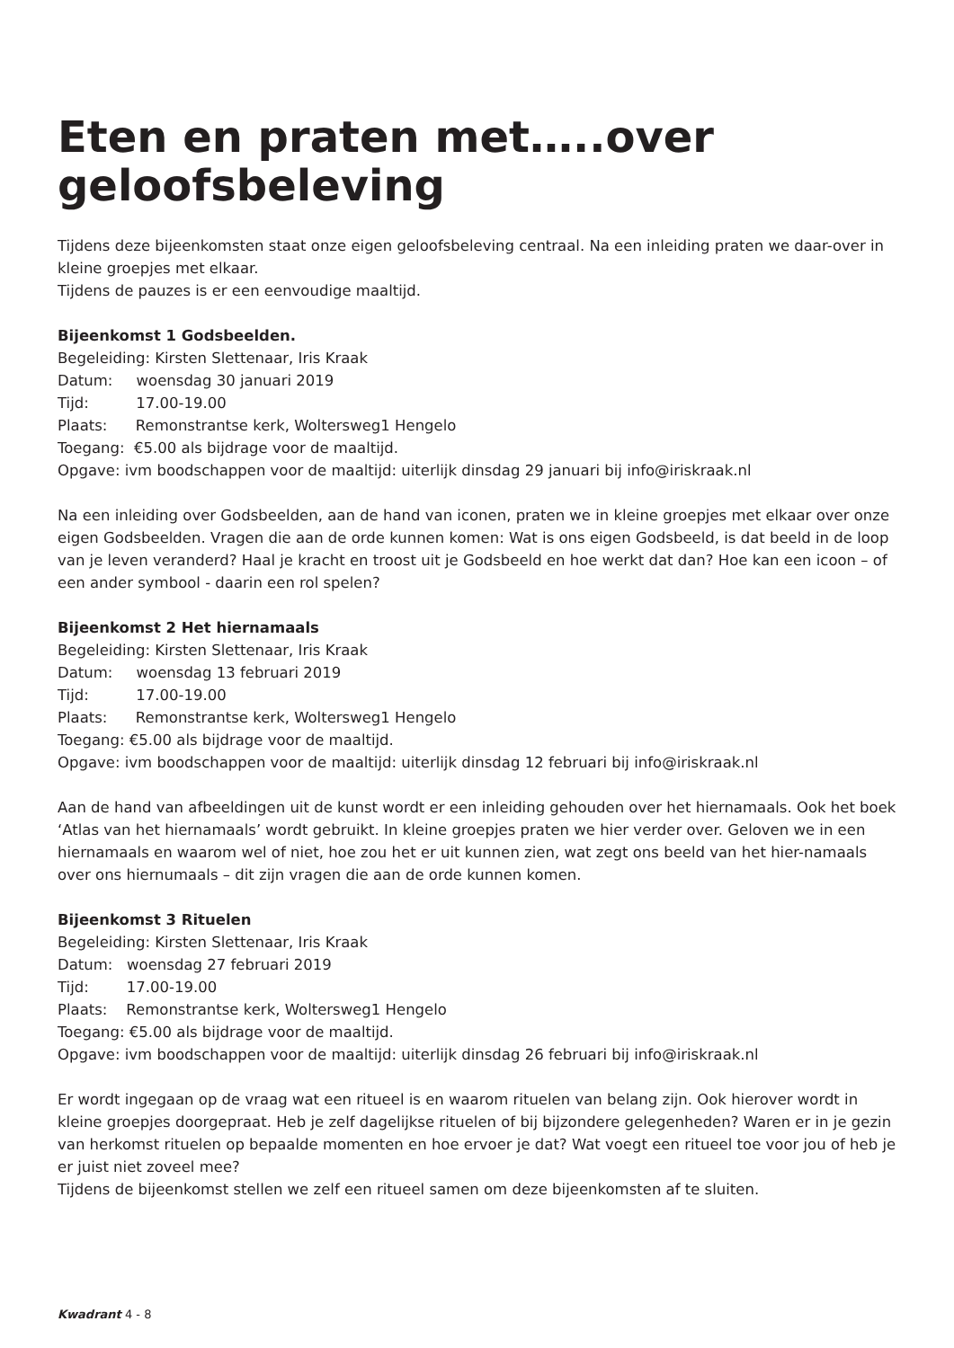Eten en praten met…..over geloofsbeleving
Tijdens deze bijeenkomsten staat onze eigen geloofsbeleving centraal. Na een inleiding praten we daar-over in kleine groepjes met elkaar.
Tijdens de pauzes is er een eenvoudige maaltijd.
Bijeenkomst 1 Godsbeelden.
Begeleiding: Kirsten Slettenaar, Iris Kraak
Datum: woensdag 30 januari 2019
Tijd: 17.00-19.00
Plaats: Remonstrantse kerk, Woltersweg1 Hengelo
Toegang: €5.00 als bijdrage voor de maaltijd.
Opgave: ivm boodschappen voor de maaltijd: uiterlijk dinsdag 29 januari bij info@iriskraak.nl
Na een inleiding over Godsbeelden, aan de hand van iconen, praten we in kleine groepjes met elkaar over onze eigen Godsbeelden. Vragen die aan de orde kunnen komen: Wat is ons eigen Godsbeeld, is dat beeld in de loop van je leven veranderd? Haal je kracht en troost uit je Godsbeeld en hoe werkt dat dan? Hoe kan een icoon – of een ander symbool - daarin een rol spelen?
Bijeenkomst 2 Het hiernamaals
Begeleiding: Kirsten Slettenaar, Iris Kraak
Datum: woensdag 13 februari 2019
Tijd: 17.00-19.00
Plaats: Remonstrantse kerk, Woltersweg1 Hengelo
Toegang: €5.00 als bijdrage voor de maaltijd.
Opgave: ivm boodschappen voor de maaltijd: uiterlijk dinsdag 12 februari bij info@iriskraak.nl
Aan de hand van afbeeldingen uit de kunst wordt er een inleiding gehouden over het hiernamaals. Ook het boek ‘Atlas van het hiernamaals’ wordt gebruikt. In kleine groepjes praten we hier verder over. Geloven we in een hiernamaals en waarom wel of niet, hoe zou het er uit kunnen zien, wat zegt ons beeld van het hier-namaals over ons hiernumaals – dit zijn vragen die aan de orde kunnen komen.
Bijeenkomst 3 Rituelen
Begeleiding: Kirsten Slettenaar, Iris Kraak
Datum: woensdag 27 februari 2019
Tijd: 17.00-19.00
Plaats: Remonstrantse kerk, Woltersweg1 Hengelo
Toegang: €5.00 als bijdrage voor de maaltijd.
Opgave: ivm boodschappen voor de maaltijd: uiterlijk dinsdag 26 februari bij info@iriskraak.nl
Er wordt ingegaan op de vraag wat een ritueel is en waarom rituelen van belang zijn. Ook hierover wordt in kleine groepjes doorgepraat. Heb je zelf dagelijkse rituelen of bij bijzondere gelegenheden? Waren er in je gezin van herkomst rituelen op bepaalde momenten en hoe ervoer je dat? Wat voegt een ritueel toe voor jou of heb je er juist niet zoveel mee?
Tijdens de bijeenkomst stellen we zelf een ritueel samen om deze bijeenkomsten af te sluiten.
Kwadrant 4 - 8